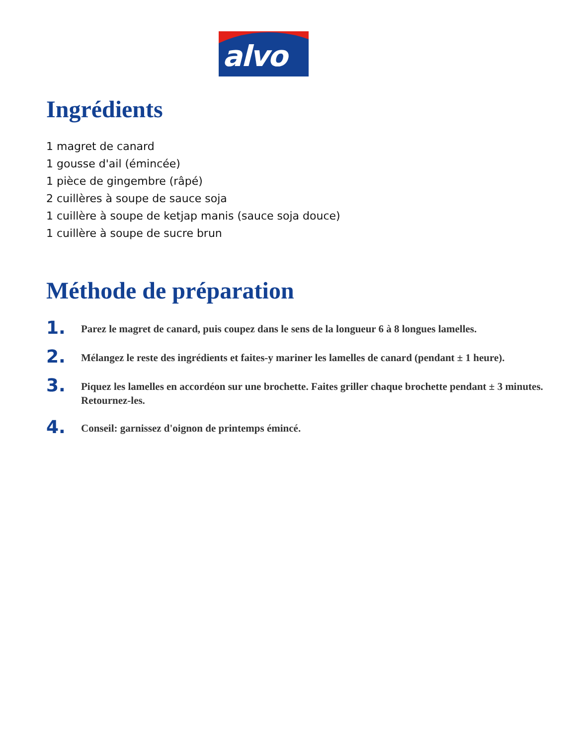alvo
Ingrédients
1 magret de canard
1 gousse d'ail (émincée)
1 pièce de gingembre (râpé)
2 cuillères à soupe de sauce soja
1 cuillère à soupe de ketjap manis (sauce soja douce)
1 cuillère à soupe de sucre brun
Méthode de préparation
1.
Parez le magret de canard, puis coupez dans le sens de la longueur 6 à 8 longues lamelles.
2.
Mélangez le reste des ingrédients et faites-y mariner les lamelles de canard (pendant ± 1 heure).
3.
Piquez les lamelles en accordéon sur une brochette. Faites griller chaque brochette pendant ± 3 minutes. Retournez-les.
4.
Conseil: garnissez d'oignon de printemps émincé.